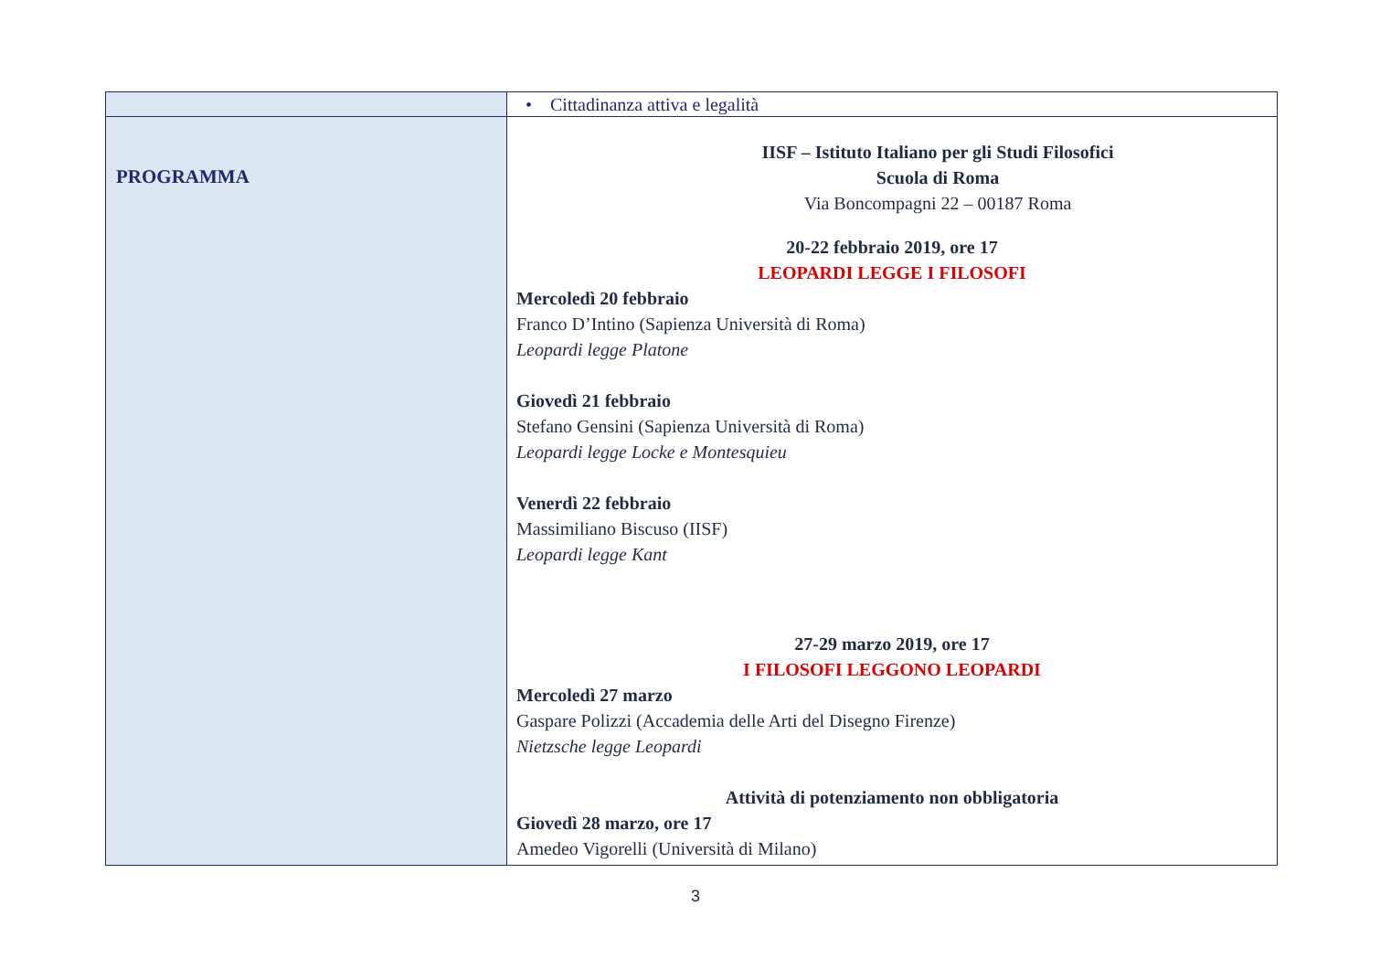| | • Cittadinanza attiva e legalità |
| PROGRAMMA | IISF – Istituto Italiano per gli Studi Filosofici Scuola di Roma Via Boncompagni 22 – 00187 Roma 20-22 febbraio 2019, ore 17 LEOPARDI LEGGE I FILOSOFI Mercoledì 20 febbraio Franco D’Intino (Sapienza Università di Roma) Leopardi legge Platone Giovedì 21 febbraio Stefano Gensini (Sapienza Università di Roma) Leopardi legge Locke e Montesquieu Venerdì 22 febbraio Massimiliano Biscuso (IISF) Leopardi legge Kant 27-29 marzo 2019, ore 17 I FILOSOFI LEGGONO LEOPARDI Mercoledì 27 marzo Gaspare Polizzi (Accademia delle Arti del Disegno Firenze) Nietzsche legge Leopardi Attività di potenziamento non obbligatoria Giovedì 28 marzo, ore 17 Amedeo Vigorelli (Università di Milano) |
3